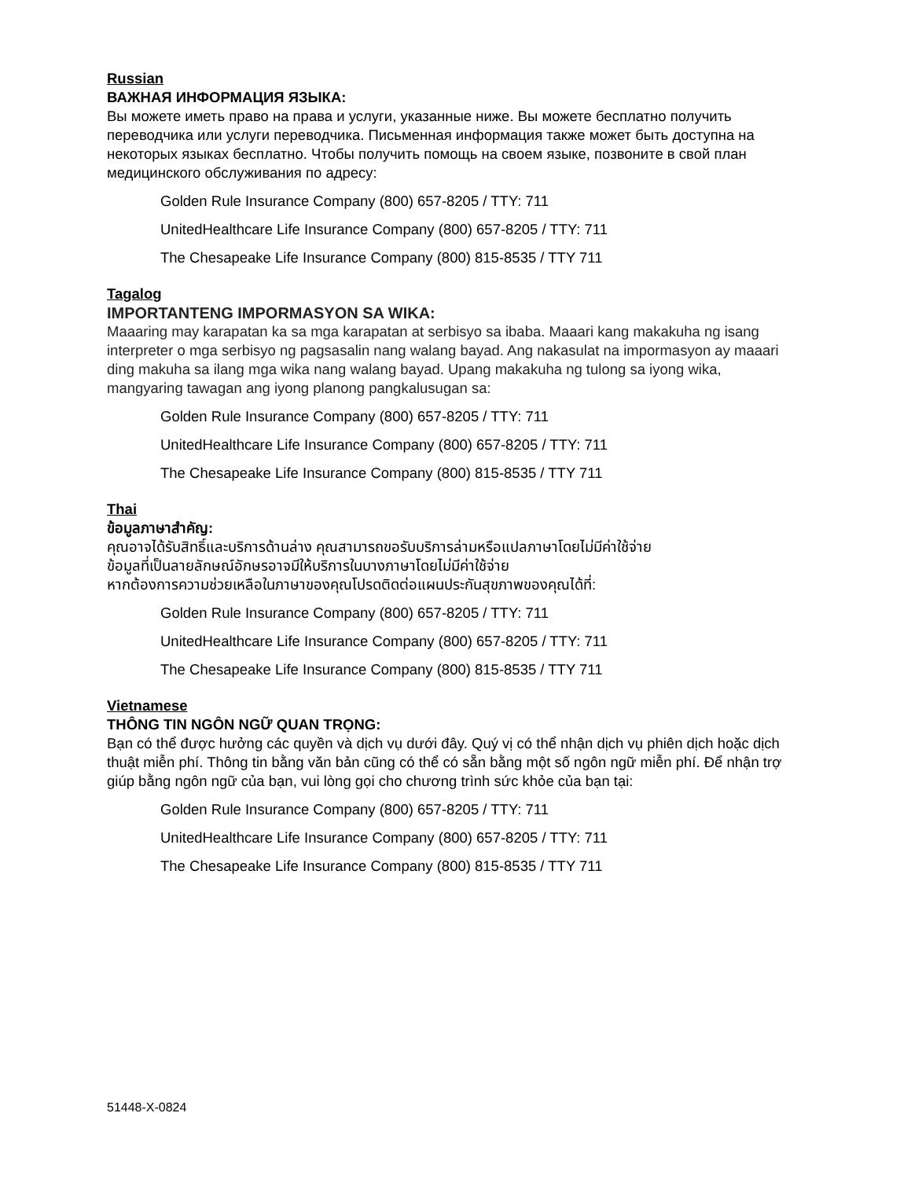Russian
ВАЖНАЯ ИНФОРМАЦИЯ ЯЗЫКА:
Вы можете иметь право на права и услуги, указанные ниже. Вы можете бесплатно получить переводчика или услуги переводчика. Письменная информация также может быть доступна на некоторых языках бесплатно. Чтобы получить помощь на своем языке, позвоните в свой план медицинского обслуживания по адресу:
Golden Rule Insurance Company (800) 657-8205 / TTY: 711
UnitedHealthcare Life Insurance Company (800) 657-8205 / TTY: 711
The Chesapeake Life Insurance Company (800) 815-8535 / TTY 711
Tagalog
IMPORTANTENG IMPORMASYON SA WIKA:
Maaaring may karapatan ka sa mga karapatan at serbisyo sa ibaba. Maaari kang makakuha ng isang interpreter o mga serbisyo ng pagsasalin nang walang bayad. Ang nakasulat na impormasyon ay maaari ding makuha sa ilang mga wika nang walang bayad. Upang makakuha ng tulong sa iyong wika, mangyaring tawagan ang iyong planong pangkalusugan sa:
Golden Rule Insurance Company (800) 657-8205 / TTY: 711
UnitedHealthcare Life Insurance Company (800) 657-8205 / TTY: 711
The Chesapeake Life Insurance Company (800) 815-8535 / TTY 711
Thai
ข้อมูลภาษาสำคัญ:
คุณอาจได้รับสิทธิ์และบริการด้านล่าง คุณสามารถขอรับบริการล่ามหรือแปลภาษาโดยไม่มีค่าใช้จ่าย
ข้อมูลที่เป็นลายลักษณ์อักษรอาจมีให้บริการในบางภาษาโดยไม่มีค่าใช้จ่าย
หากต้องการความช่วยเหลือในภาษาของคุณโปรดติดต่อแผนประกันสุขภาพของคุณได้ที่:
Golden Rule Insurance Company (800) 657-8205 / TTY: 711
UnitedHealthcare Life Insurance Company (800) 657-8205 / TTY: 711
The Chesapeake Life Insurance Company (800) 815-8535 / TTY 711
Vietnamese
THÔNG TIN NGÔN NGỮ QUAN TRỌNG:
Bạn có thể được hưởng các quyền và dịch vụ dưới đây. Quý vị có thể nhận dịch vụ phiên dịch hoặc dịch thuật miễn phí. Thông tin bằng văn bản cũng có thể có sẵn bằng một số ngôn ngữ miễn phí. Để nhận trợ giúp bằng ngôn ngữ của bạn, vui lòng gọi cho chương trình sức khỏe của bạn tại:
Golden Rule Insurance Company (800) 657-8205 / TTY: 711
UnitedHealthcare Life Insurance Company (800) 657-8205 / TTY: 711
The Chesapeake Life Insurance Company (800) 815-8535 / TTY 711
51448-X-0824